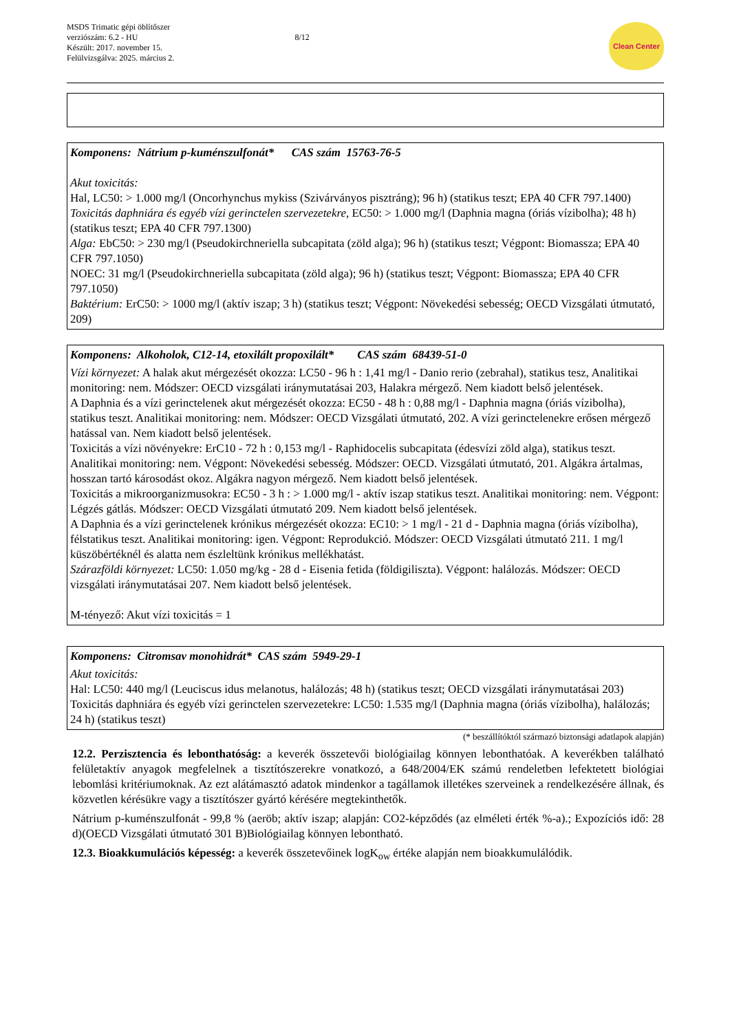MSDS Trimatic gépi öblítőszer
verziószám: 6.2 - HU
Készült: 2017. november 15.
Felülvizsgálva: 2025. március 2.
8/12
Clean Center
Komponens: Nátrium p-kuménszulfonát* CAS szám 15763-76-5
Akut toxicitás:
Hal, LC50: > 1.000 mg/l (Oncorhynchus mykiss (Szivárványos pisztráng); 96 h) (statikus teszt; EPA 40 CFR 797.1400)
Toxicitás daphniára és egyéb vízi gerinctelen szervezetekre, EC50: > 1.000 mg/l (Daphnia magna (óriás vízibolha); 48 h) (statikus teszt; EPA 40 CFR 797.1300)
Alga: EbC50: > 230 mg/l (Pseudokirchneriella subcapitata (zöld alga); 96 h) (statikus teszt; Végpont: Biomassza; EPA 40 CFR 797.1050)
NOEC: 31 mg/l (Pseudokirchneriella subcapitata (zöld alga); 96 h) (statikus teszt; Végpont: Biomassza; EPA 40 CFR 797.1050)
Baktérium: ErC50: > 1000 mg/l (aktív iszap; 3 h) (statikus teszt; Végpont: Növekedési sebesség; OECD Vizsgálati útmutató, 209)
Komponens: Alkoholok, C12-14, etoxilált propoxilált* CAS szám 68439-51-0
Vízi környezet: A halak akut mérgezését okozza: LC50 - 96 h : 1,41 mg/l - Danio rerio (zebrahal), statikus tesz, Analitikai monitoring: nem. Módszer: OECD vizsgálati iránymutatásai 203, Halakra mérgező. Nem kiadott belső jelentések.
A Daphnia és a vízi gerinctelenek akut mérgezését okozza: EC50 - 48 h : 0,88 mg/l - Daphnia magna (óriás vízibolha), statikus teszt. Analitikai monitoring: nem. Módszer: OECD Vizsgálati útmutató, 202. A vízi gerinctelenekre erősen mérgező hatással van. Nem kiadott belső jelentések.
Toxicitás a vízi növényekre: ErC10 - 72 h : 0,153 mg/l - Raphidocelis subcapitata (édesvízi zöld alga), statikus teszt. Analitikai monitoring: nem. Végpont: Növekedési sebesség. Módszer: OECD. Vizsgálati útmutató, 201. Algákra ártalmas, hosszan tartó károsodást okoz. Algákra nagyon mérgező. Nem kiadott belső jelentések.
Toxicitás a mikroorganizmusokra: EC50 - 3 h : > 1.000 mg/l - aktív iszap statikus teszt. Analitikai monitoring: nem. Végpont: Légzés gátlás. Módszer: OECD Vizsgálati útmutató 209. Nem kiadott belső jelentések.
A Daphnia és a vízi gerinctelenek krónikus mérgezését okozza: EC10: > 1 mg/l - 21 d - Daphnia magna (óriás vízibolha), félstatikus teszt. Analitikai monitoring: igen. Végpont: Reprodukció. Módszer: OECD Vizsgálati útmutató 211. 1 mg/l küszöbértéknél és alatta nem észleltünk krónikus mellékhatást.
Szárazföldi környezet: LC50: 1.050 mg/kg - 28 d - Eisenia fetida (földigiliszta). Végpont: halálozás. Módszer: OECD vizsgálati iránymutatásai 207. Nem kiadott belső jelentések.
M-tényező: Akut vízi toxicitás = 1
Komponens: Citromsav monohidrát* CAS szám 5949-29-1
Akut toxicitás:
Hal: LC50: 440 mg/l (Leuciscus idus melanotus, halálozás; 48 h) (statikus teszt; OECD vizsgálati iránymutatásai 203)
Toxicitás daphniára és egyéb vízi gerinctelen szervezetekre: LC50: 1.535 mg/l (Daphnia magna (óriás vízibolha), halálozás; 24 h) (statikus teszt)
(* beszállítóktól származó biztonsági adatlapok alapján)
12.2. Perzisztencia és lebonthatóság: a keverék összetevői biológiailag könnyen lebonthatóak. A keverékben található felületaktív anyagok megfelelnek a tisztítószerekre vonatkozó, a 648/2004/EK számú rendeletben lefektetett biológiai lebomlási kritériumoknak. Az ezt alátámasztó adatok mindenkor a tagállamok illetékes szerveinek a rendelkezésére állnak, és közvetlen kérésükre vagy a tisztítószer gyártó kérésére megtekinthetők.
Nátrium p-kuménszulfonát - 99,8 % (aeröb; aktív iszap; alapján: CO2-képződés (az elméleti érték %-a).; Expozíciós idő: 28 d)(OECD Vizsgálati útmutató 301 B)Biológiailag könnyen lebontható.
12.3. Bioakkumulációs képesség: a keverék összetevőinek logK<sub>ow</sub> értéke alapján nem bioakkumulálódik.